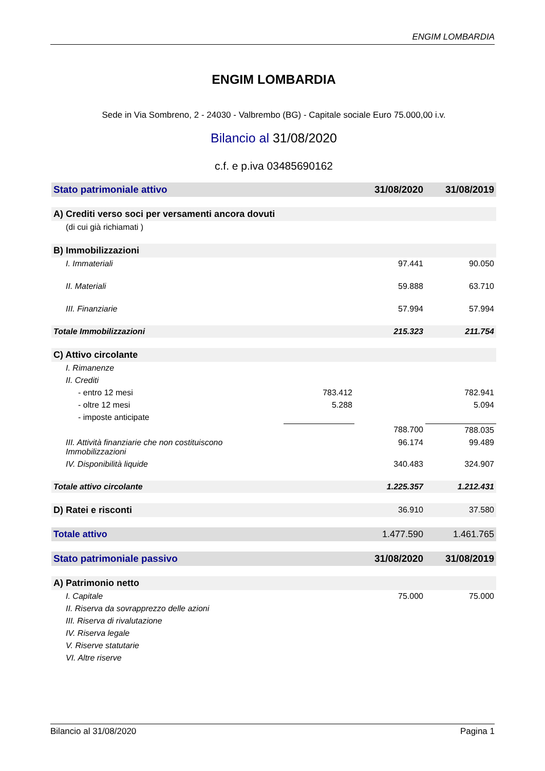ENGIM LOMBARDIA
ENGIM LOMBARDIA
Sede in Via Sombreno, 2 - 24030 - Valbrembo (BG) - Capitale sociale Euro 75.000,00 i.v.
Bilancio al 31/08/2020
c.f. e p.iva 03485690162
| Stato patrimoniale attivo | | 31/08/2020 | 31/08/2019 |
| --- | --- | --- | --- |
| A) Crediti verso soci per versamenti ancora dovuti | | | |
| (di cui già richiamati ) | | | |
| B) Immobilizzazioni | | | |
| I. Immateriali | | 97.441 | 90.050 |
| II. Materiali | | 59.888 | 63.710 |
| III. Finanziarie | | 57.994 | 57.994 |
| Totale Immobilizzazioni | | 215.323 | 211.754 |
| C) Attivo circolante | | | |
| I. Rimanenze | | | |
| II. Crediti | | | |
| - entro 12 mesi | 783.412 | | 782.941 |
| - oltre 12 mesi | 5.288 | | 5.094 |
| - imposte anticipate | | | |
| | | 788.700 | 788.035 |
| III. Attività finanziarie che non costituiscono Immobilizzazioni | | 96.174 | 99.489 |
| IV. Disponibilità liquide | | 340.483 | 324.907 |
| Totale attivo circolante | | 1.225.357 | 1.212.431 |
| D) Ratei e risconti | | 36.910 | 37.580 |
| Totale attivo | | 1.477.590 | 1.461.765 |
| Stato patrimoniale passivo | | 31/08/2020 | 31/08/2019 |
| A) Patrimonio netto | | | |
| I. Capitale | | 75.000 | 75.000 |
| II. Riserva da sovrapprezzo delle azioni | | | |
| III. Riserva di rivalutazione | | | |
| IV. Riserva legale | | | |
| V. Riserve statutarie | | | |
| VI. Altre riserve | | | |
Bilancio al 31/08/2020 Pagina 1